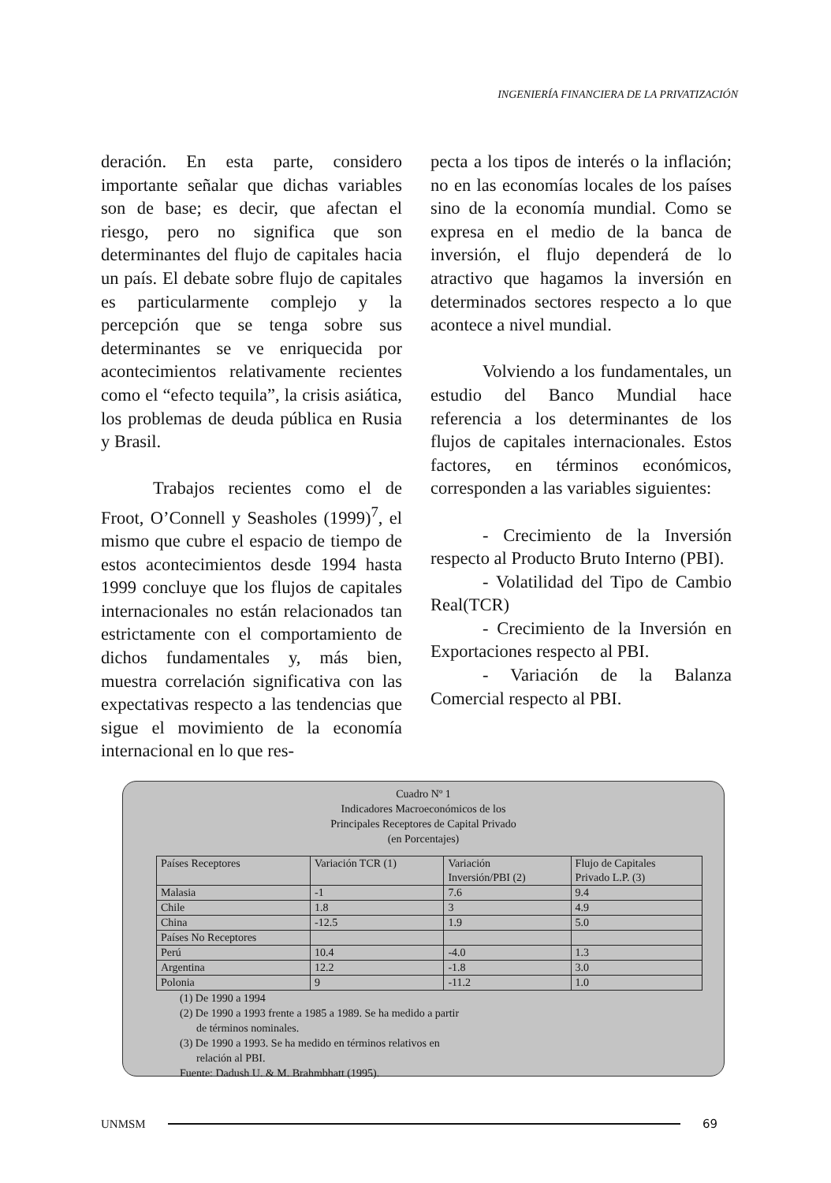INGENIERÍA FINANCIERA DE LA PRIVATIZACIÓN
deración. En esta parte, considero importante señalar que dichas variables son de base; es decir, que afectan el riesgo, pero no significa que son determinantes del flujo de capitales hacia un país. El debate sobre flujo de capitales es particularmente complejo y la percepción que se tenga sobre sus determinantes se ve enriquecida por acontecimientos relativamente recientes como el “efecto tequila”, la crisis asiática, los problemas de deuda pública en Rusia y Brasil.
Trabajos recientes como el de Froot, O’Connell y Seasholes (1999)<sup>7</sup>, el mismo que cubre el espacio de tiempo de estos acontecimientos desde 1994 hasta 1999 concluye que los flujos de capitales internacionales no están relacionados tan estrictamente con el comportamiento de dichos fundamentales y, más bien, muestra correlación significativa con las expectativas respecto a las tendencias que sigue el movimiento de la economía internacional en lo que res-
pecta a los tipos de interés o la inflación; no en las economías locales de los países sino de la economía mundial. Como se expresa en el medio de la banca de inversión, el flujo dependerá de lo atractivo que hagamos la inversión en determinados sectores respecto a lo que acontece a nivel mundial.
Volviendo a los fundamentales, un estudio del Banco Mundial hace referencia a los determinantes de los flujos de capitales internacionales. Estos factores, en términos económicos, corresponden a las variables siguientes:
- Crecimiento de la Inversión respecto al Producto Bruto Interno (PBI).
- Volatilidad del Tipo de Cambio Real(TCR)
- Crecimiento de la Inversión en Exportaciones respecto al PBI.
- Variación de la Balanza Comercial respecto al PBI.
Cuadro Nº 1
Indicadores Macroeconómicos de los
Principales Receptores de Capital Privado
(en Porcentajes)
| Países Receptores | Variación TCR (1) | Variación Inversión/PBI (2) | Flujo de Capitales Privado L.P. (3) |
| --- | --- | --- | --- |
| Malasia | -1 | 7.6 | 9.4 |
| Chile | 1.8 | 3 | 4.9 |
| China | -12.5 | 1.9 | 5.0 |
| Países No Receptores | | | |
| Perú | 10.4 | -4.0 | 1.3 |
| Argentina | 12.2 | -1.8 | 3.0 |
| Polonia | 9 | -11.2 | 1.0 |
(1) De 1990 a 1994
(2) De 1990 a 1993 frente a 1985 a 1989. Se ha medido a partir
de términos nominales.
(3) De 1990 a 1993. Se ha medido en términos relativos en
relación al PBI.
Fuente: Dadush U. & M. Brahmbhatt (1995).
UNMSM 69